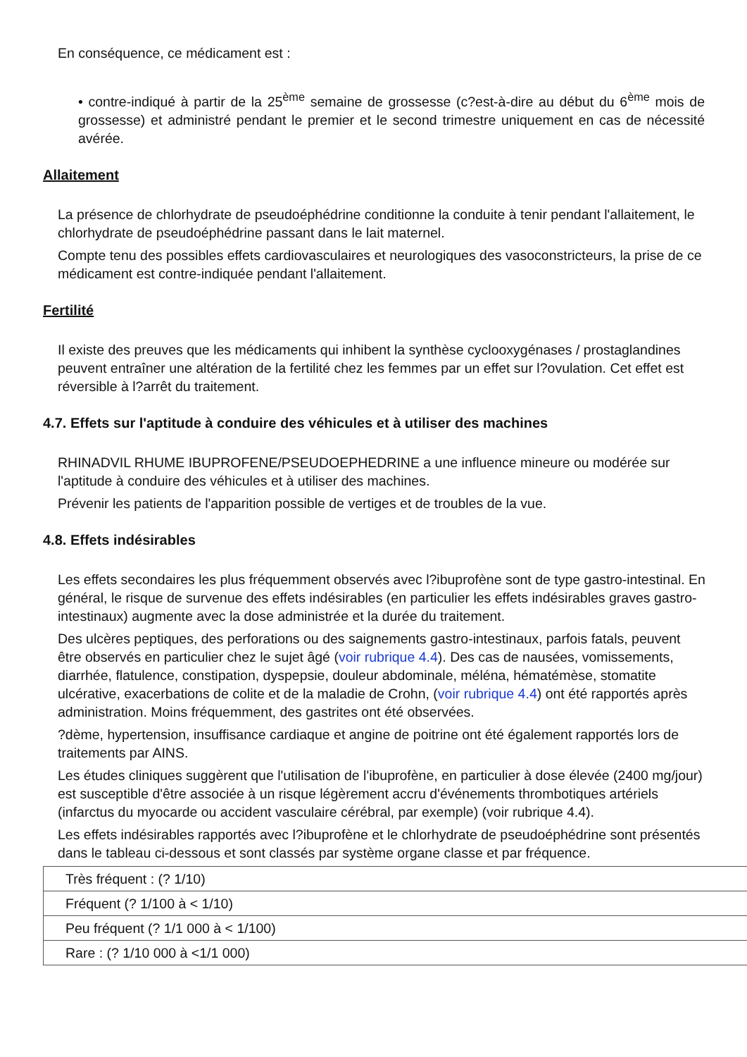En conséquence, ce médicament est :
• contre-indiqué à partir de la 25<sup>ème</sup> semaine de grossesse (c?est-à-dire au début du 6<sup>ème</sup> mois de grossesse) et administré pendant le premier et le second trimestre uniquement en cas de nécessité avérée.
Allaitement
La présence de chlorhydrate de pseudoéphédrine conditionne la conduite à tenir pendant l'allaitement, le chlorhydrate de pseudoéphédrine passant dans le lait maternel.
Compte tenu des possibles effets cardiovasculaires et neurologiques des vasoconstricteurs, la prise de ce médicament est contre-indiquée pendant l'allaitement.
Fertilité
Il existe des preuves que les médicaments qui inhibent la synthèse cyclooxygénases / prostaglandines peuvent entraîner une altération de la fertilité chez les femmes par un effet sur l?ovulation. Cet effet est réversible à l?arrêt du traitement.
4.7. Effets sur l'aptitude à conduire des véhicules et à utiliser des machines
RHINADVIL RHUME IBUPROFENE/PSEUDOEPHEDRINE a une influence mineure ou modérée sur l'aptitude à conduire des véhicules et à utiliser des machines.
Prévenir les patients de l'apparition possible de vertiges et de troubles de la vue.
4.8. Effets indésirables
Les effets secondaires les plus fréquemment observés avec l?ibuprofène sont de type gastro-intestinal. En général, le risque de survenue des effets indésirables (en particulier les effets indésirables graves gastro-intestinaux) augmente avec la dose administrée et la durée du traitement.
Des ulcères peptiques, des perforations ou des saignements gastro-intestinaux, parfois fatals, peuvent être observés en particulier chez le sujet âgé (voir rubrique 4.4). Des cas de nausées, vomissements, diarrhée, flatulence, constipation, dyspepsie, douleur abdominale, méléna, hématémèse, stomatite ulcérative, exacerbations de colite et de la maladie de Crohn, (voir rubrique 4.4) ont été rapportés après administration. Moins fréquemment, des gastrites ont été observées.
?dème, hypertension, insuffisance cardiaque et angine de poitrine ont été également rapportés lors de traitements par AINS.
Les études cliniques suggèrent que l'utilisation de l'ibuprofène, en particulier à dose élevée (2400 mg/jour) est susceptible d'être associée à un risque légèrement accru d'événements thrombotiques artériels (infarctus du myocarde ou accident vasculaire cérébral, par exemple) (voir rubrique 4.4).
Les effets indésirables rapportés avec l?ibuprofène et le chlorhydrate de pseudoéphédrine sont présentés dans le tableau ci-dessous et sont classés par système organe classe et par fréquence.
| Très fréquent : (? 1/10) |
| Fréquent (? 1/100 à < 1/10) |
| Peu fréquent (? 1/1 000 à < 1/100) |
| Rare : (? 1/10 000 à <1/1 000) |